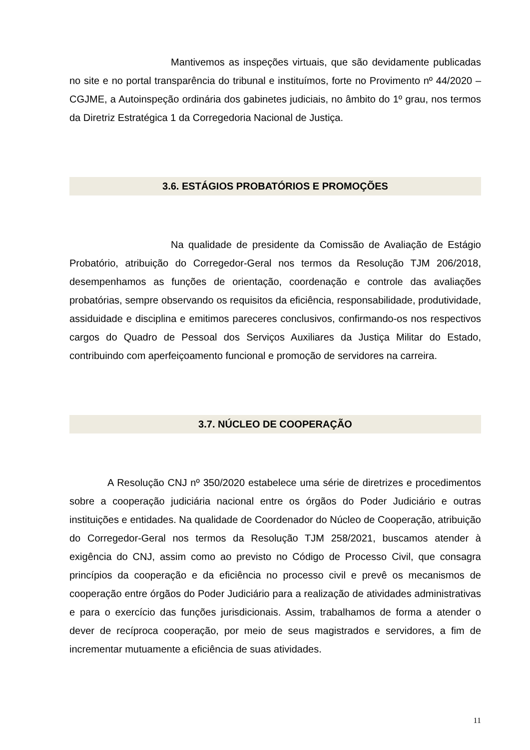Mantivemos as inspeções virtuais, que são devidamente publicadas no site e no portal transparência do tribunal e instituímos, forte no Provimento nº 44/2020 – CGJME, a Autoinspeção ordinária dos gabinetes judiciais, no âmbito do 1º grau, nos termos da Diretriz Estratégica 1 da Corregedoria Nacional de Justiça.
3.6. ESTÁGIOS PROBATÓRIOS E PROMOÇÕES
Na qualidade de presidente da Comissão de Avaliação de Estágio Probatório, atribuição do Corregedor-Geral nos termos da Resolução TJM 206/2018, desempenhamos as funções de orientação, coordenação e controle das avaliações probatórias, sempre observando os requisitos da eficiência, responsabilidade, produtividade, assiduidade e disciplina e emitimos pareceres conclusivos, confirmando-os nos respectivos cargos do Quadro de Pessoal dos Serviços Auxiliares da Justiça Militar do Estado, contribuindo com aperfeiçoamento funcional e promoção de servidores na carreira.
3.7. NÚCLEO DE COOPERAÇÃO
A Resolução CNJ nº 350/2020 estabelece uma série de diretrizes e procedimentos sobre a cooperação judiciária nacional entre os órgãos do Poder Judiciário e outras instituições e entidades. Na qualidade de Coordenador do Núcleo de Cooperação, atribuição do Corregedor-Geral nos termos da Resolução TJM 258/2021, buscamos atender à exigência do CNJ, assim como ao previsto no Código de Processo Civil, que consagra princípios da cooperação e da eficiência no processo civil e prevê os mecanismos de cooperação entre órgãos do Poder Judiciário para a realização de atividades administrativas e para o exercício das funções jurisdicionais. Assim, trabalhamos de forma a atender o dever de recíproca cooperação, por meio de seus magistrados e servidores, a fim de incrementar mutuamente a eficiência de suas atividades.
11